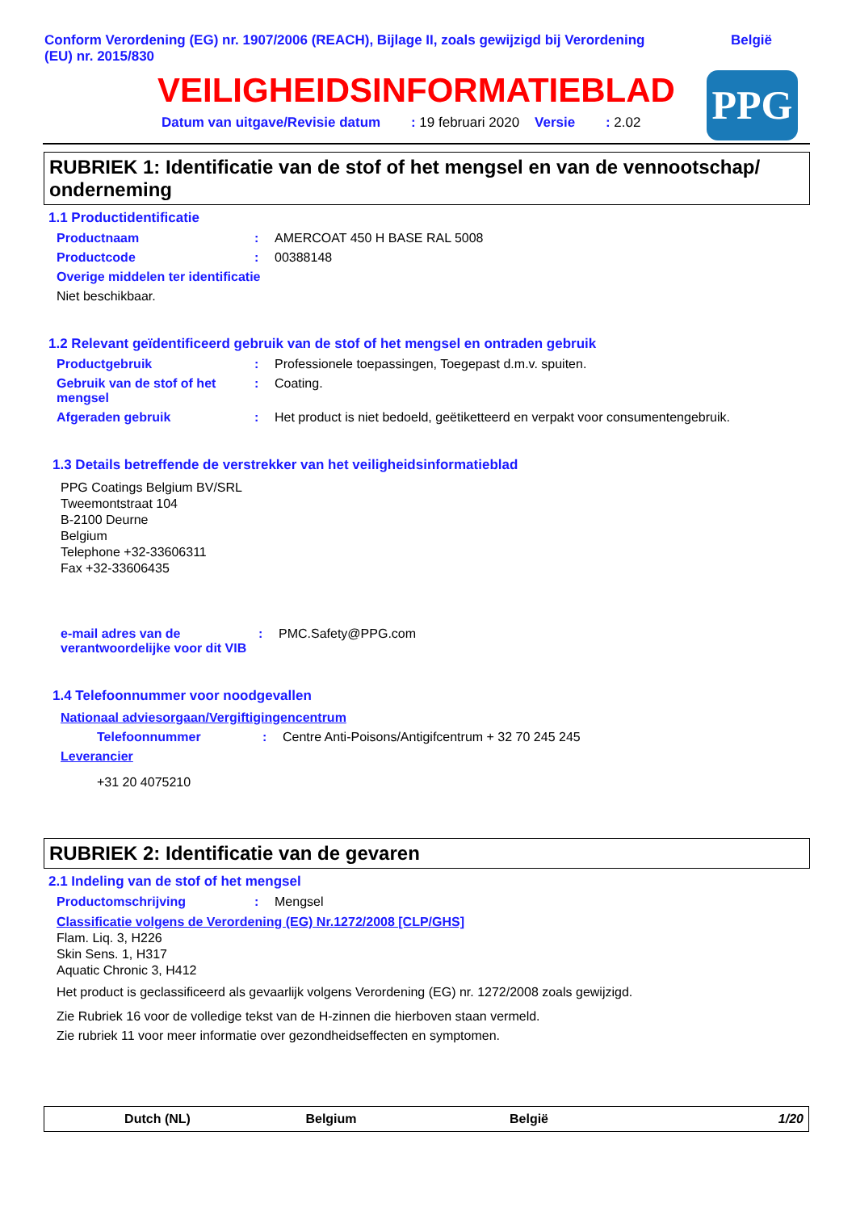Conform Verordening (EG) nr. 1907/2006 (REACH), Bijlage II, zoals gewijzigd bij Verordening (EU) nr. 2015/830
België
VEILIGHEIDSINFORMATIEBLAD
Datum van uitgave/Revisie datum : 19 februari 2020 Versie : 2.02
PPG
RUBRIEK 1: Identificatie van de stof of het mengsel en van de vennootschap/ onderneming
1.1 Productidentificatie
Productnaam: AMERCOAT 450 H BASE RAL 5008
Productcode: 00388148
Overige middelen ter identificatie
Niet beschikbaar.
1.2 Relevant geïdentificeerd gebruik van de stof of het mengsel en ontraden gebruik
Productgebruik: Professionele toepassingen, Toegepast d.m.v. spuiten.
Gebruik van de stof of het mengsel: Coating.
Afgeraden gebruik: Het product is niet bedoeld, geëtiketteerd en verpakt voor consumentengebruik.
1.3 Details betreffende de verstrekker van het veiligheidsinformatieblad
PPG Coatings Belgium BV/SRL
Tweemontstraat 104
B-2100 Deurne
Belgium
Telephone +32-33606311
Fax +32-33606435
e-mail adres van de verantwoordelijke voor dit VIB: PMC.Safety@PPG.com
1.4 Telefoonnummer voor noodgevallen
Nationaal adviesorgaan/Vergiftigingencentrum
Telefoonnummer: Centre Anti-Poisons/Antigifcentrum + 32 70 245 245
Leverancier
+31 20 4075210
RUBRIEK 2: Identificatie van de gevaren
2.1 Indeling van de stof of het mengsel
Productomschrijving: Mengsel
Classificatie volgens de Verordening (EG) Nr.1272/2008 [CLP/GHS]
Flam. Liq. 3, H226
Skin Sens. 1, H317
Aquatic Chronic 3, H412
Het product is geclassificeerd als gevaarlijk volgens Verordening (EG) nr. 1272/2008 zoals gewijzigd.
Zie Rubriek 16 voor de volledige tekst van de H-zinnen die hierboven staan vermeld.
Zie rubriek 11 voor meer informatie over gezondheidseffecten en symptomen.
Dutch (NL) Belgium België 1/20